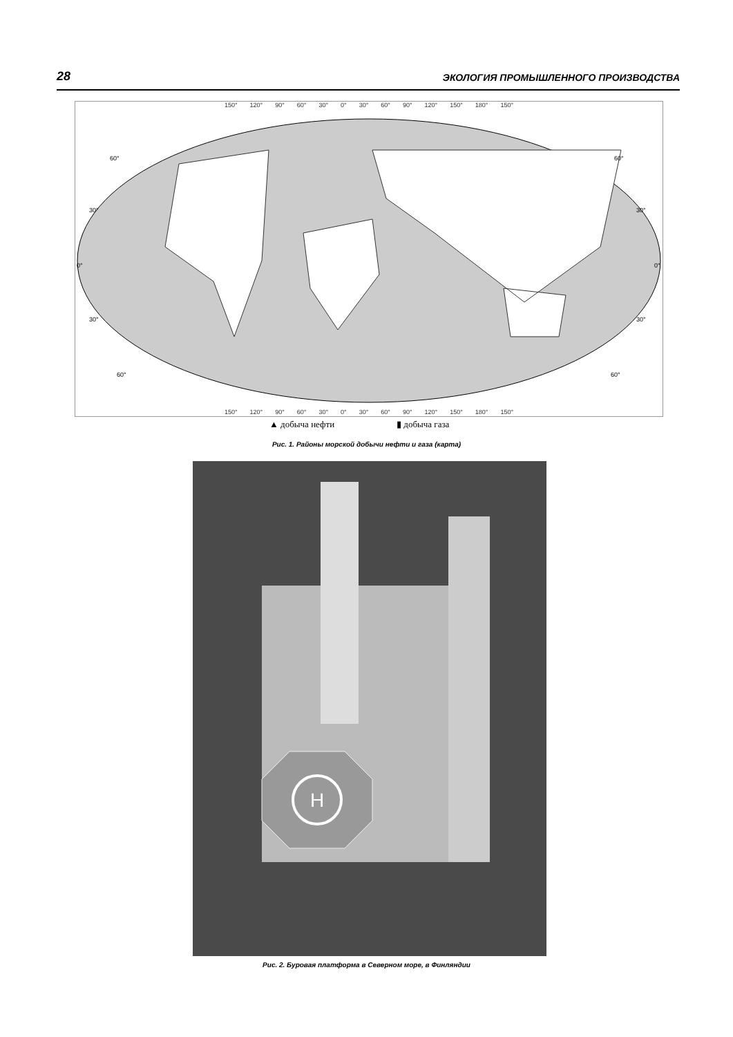28 ЭКОЛОГИЯ ПРОМЫШЛЕННОГО ПРОИЗВОДСТВА
150° 120° 90° 60° 30° 0° 30° 60° 90° 120° 150° 180° 150°
60°
30°
0°
30°
60°
60°
30°
0°
30°
60°
150° 120° 90° 60° 30° 0° 30° 60° 90° 120° 150° 180° 150°
▲ добыча нефти ▮ добыча газа
Рис. 1. Районы морской добычи нефти и газа (карта)
H
Рис. 2. Буровая платформа в Северном море, в Финляндии